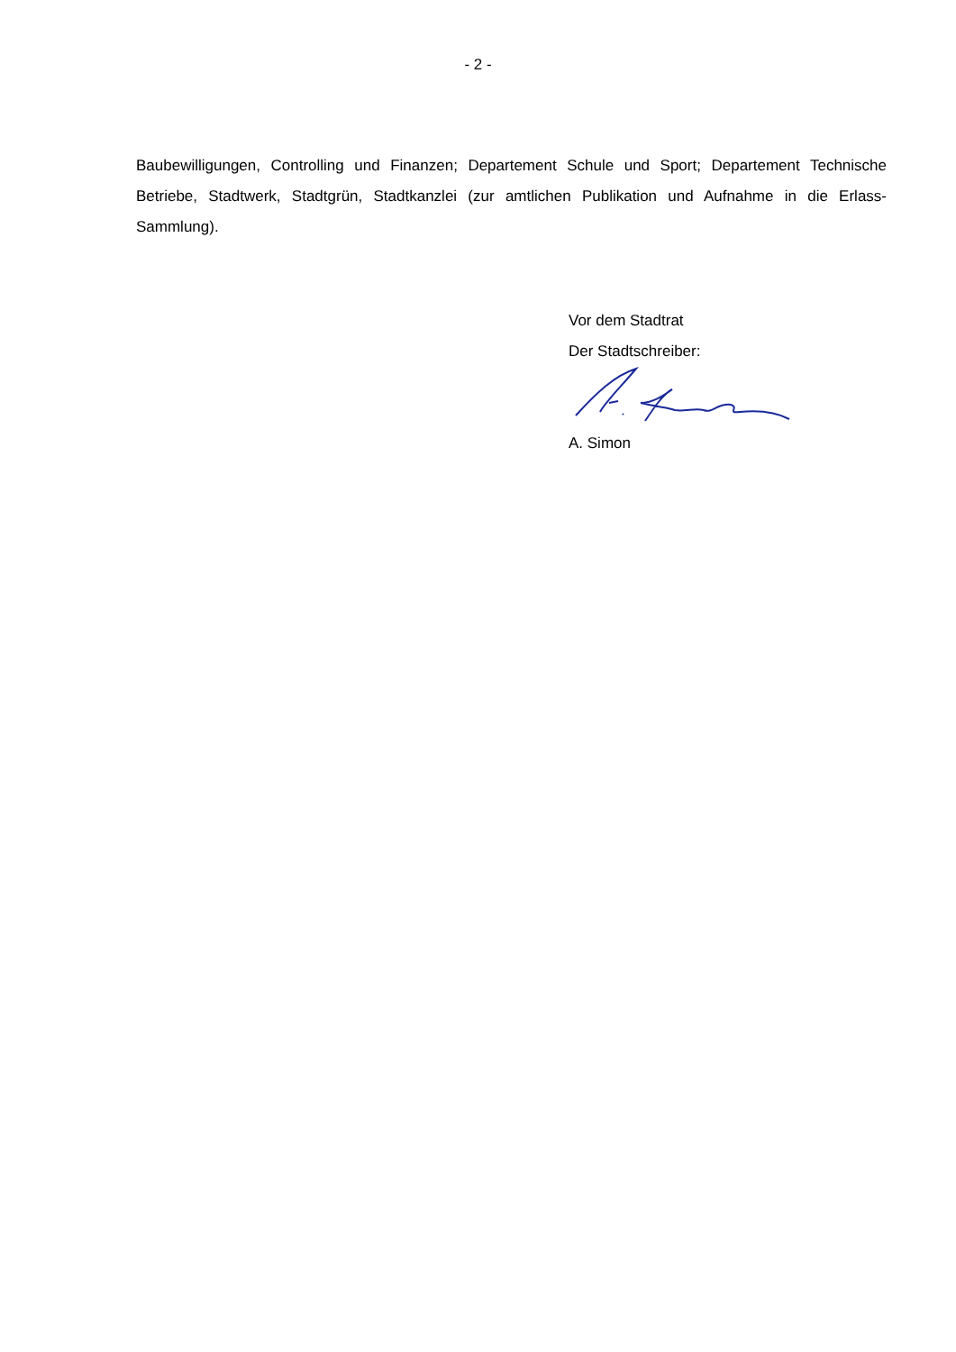- 2 -
Baubewilligungen, Controlling und Finanzen; Departement Schule und Sport; Departement Technische Betriebe, Stadtwerk, Stadtgrün, Stadtkanzlei (zur amtlichen Publikation und Aufnahme in die Erlass-Sammlung).
Vor dem Stadtrat
Der Stadtschreiber:
A. Simon